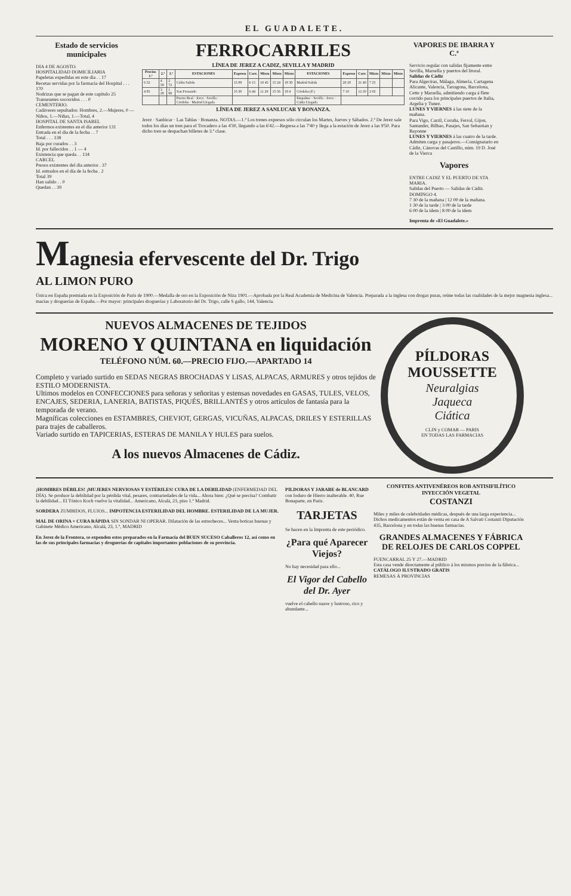EL GUADALETE.
Estado de servicios municipales
DIA 4 DE AGOSTO.
HOSPITALIDAD DOMICILIARIA
Papeletas expedidas en este día . . 17
Recetas servidas por la farmacia del Hospital . . . 170
Nodrizas que se pagan de este capítulo 25
Transeuntes socorridos . . . 0
CEMENTERIO.
Cadáveres sepultados: Hombres, 2.—Mujeres, 0 —Niños, 1.—Niñas, 1.—Total, 4
HOSPITAL DE SANTA ISABEL
Enfermos existentes en el día anterior 131
Entrada en el día de la fecha . . 7
Total . . . 138
Baja por curados . . 3
Id. por fallecidos . . 1 — 4
Existencia que queda . . 134
CARCEL
Presos existentes del día anterior . 37
Id. entrados en el día de la fecha . 2
Total 39
Han salido . . 0
Quedan . . 39
FERROCARRILES
LÍNEA DE JEREZ A CADIZ, SEVILLA Y MADRID
| Precios 1.ª | 2.ª | 3.ª | ESTACIONES | Expreso | Corr. | Mixto | Mixto | Mixto | ESTACIONES | Expreso | Corr. | Mixto | Mixto | Mixto |
| --- | --- | --- | --- | --- | --- | --- | --- | --- | --- | --- | --- | --- | --- | --- |
| 6 52 | 4 59 | 2 72 | Cádiz Salida | 15 09 | 6 15 | 10 45 | 15 24 | 18 30 | Madrid Salida | 20 20 | 21 40 | 7 25 | | |
| 4 85 | 3 28 | 1 98 | San Fernando | 15 30 | 6 44 | 11 29 | 15 56 | 19 4 | Córdoba (F.) | 7 10 | 12 20 | 2 02 | | |
| | | | Puerto Real · Jerez · Sevilla · Córdoba · Madrid Llegada | | | | | | Empalme · Sevilla · Jerez · Cádiz Llegada | | | | | |
LÍNEA DE JEREZ A SANLUCAR Y BONANZA.
Jerez · Sanlúcar · Las Tablas · Bonanza. NOTAS.—1.ª Los trenes expresos sólo circulan los Martes, Jueves y Sábados. 2.ª De Jerez sale todos los días un tren para el Trocadero a las 4'30, llegando a las 6'42.—Regresa a las 7'40 y llega a la estación de Jerez a las 9'50. Para dicho tren se despachan billetes de 3.ª clase.
VAPORES DE IBARRA Y C.ª
Servicio regular con salidas fijamente entre Sevilla, Marsella y puertos del litoral.
Salidas de Cádiz
Para Algeciras, Málaga, Almería, Cartagena Alicante, Valencia, Tarragona, Barcelona, Cette y Marsella, admitiendo carga á flete corrido para los principales puertos de Italia, Argelia y Tunez.
LUNES Y VIERNES á las siete de la mañana.
Para Vigo, Carril, Coruña, Ferrol, Gijon, Santander, Bilbao, Pasajes, San Sebastian y Bayonne
LUNES Y VIERNES á las cuatro de la tarde.
Admiten carga y pasajeros.—Consignatario en Cádiz, Cánovas del Castillo, núm. 19 D. José de la Vierca
Vapores
ENTRE CADIZ Y EL PUERTO DE STA MARIA.
Salidas del Puerto — Salidas de Cádiz.
DOMINGO 4.
7 30 de la mañana | 12 00 de la mañana.
1 30 de la tarde | 3 00 de la tarde
6 00 de la idem | 8 00 de la idem
Imprenta de «El Guadalete.»
Magnesia efervescente del Dr. Trigo
AL LIMON PURO
Única en España premiada en la Exposición de París de 1900.—Medalla de oro en la Exposición de Niza 1901.—Aprobada por la Real Academia de Medicina de Valencia. Preparada a la inglesa con drogas puras, reúne todas las cualidades de la mejor magnesia inglesa... macias y droguerías de España.—Por mayor: principales droguerías y Laboratorio del Dr. Trigo, calle S gallo, 144, Valencia.
NUEVOS ALMACENES DE TEJIDOS
MORENO Y QUINTANA en liquidación
TELÉFONO NÚM. 60.—PRECIO FIJO.—APARTADO 14
Completo y variado surtido en SEDAS NEGRAS BROCHADAS Y LISAS, ALPACAS, ARMURES y otros tejidos de ESTILO MODERNISTA.
Ultimos modelos en CONFECCIONES para señoras y señoritas y estensas novedades en GASAS, TULES, VELOS, ENCAJES, SEDERIA, LANERIA, BATISTAS, PIQUÉS, BRILLANTÉS y otros artículos de fantasía para la temporada de verano.
Magníficas colecciones en ESTAMBRES, CHEVIOT, GERGAS, VICUÑAS, ALPACAS, DRILES Y ESTERILLAS para trajes de caballeros.
Variado surtido en TAPICERIAS, ESTERAS DE MANILA Y HULES para suelos.
A los nuevos Almacenes de Cádiz.
PÍLDORAS MOUSSETTE
Neuralgias
Jaqueca
Ciática
CLIN y COMAR — PARIS
EN TODAS LAS FARMACIAS
¡HOMBRES DÉBILES! ¡MUJERES NERVIOSAS Y ESTÉRILES! CURA DE LA DEBILIDAD (ENFERMEDAD DEL DÍA). Se produce la debilidad por la pérdida vital, pesares, contrariedades de la vida... Ahora bien: ¿Qué se precisa? Combatir la debilidad... El Tónico Koch vuelve la vitalidad... Americano, Alcalá, 23, piso 1.º Madrid.
SORDERA ZUMBIDOS, FLUJOS... IMPOTENCIA ESTERILIDAD DEL HOMBRE. ESTERILIDAD DE LA MUJER.
MAL DE ORINA × CURA RÁPIDA SIN SONDAR NI OPERAR. Dilatación de las estrecheces... Venta boticas buenas y Gabinete Médico Americano, Alcalá, 23, 1.º, MADRID
En Jerez de la Frontera, se expenden estos preparados en la Farmacia del BUEN SUCESO Caballeros 12, así como en las de sus principales farmacias y droguerías de capitales importantes poblaciones de su provincia.
PILDORAS Y JARABE de BLANCARD con Ioduro de Hierro inalterable. 40, Rue Bonaparte, en Paris.
TARJETAS
Se hacen en la Imprenta de este periódico.
¿Para qué Aparecer Viejos?
No hay necesidad para ello...
El Vigor del Cabello del Dr. Ayer
vuelve el cabello suave y lustroso, rico y abundante...
CONFITES ANTIVENÉREOS ROB ANTISIFILÍTICO INYECCIÓN VEGETAL
COSTANZI
Miles y miles de celebridades médicas, después de una larga experiencia... Dichos medicamentos están de venta en casa de A Salvati Costanzi Diputación 435, Barcelona y en todas las buenas farmacias.
GRANDES ALMACENES Y FÁBRICA DE RELOJES DE CARLOS COPPEL
FUENCARRAL 25 Y 27.—MADRID
Esta casa vende directamente al público á los mismos precios de la fábrica...
CATÁLOGO ILUSTRADO GRATIS
REMESAS Á PROVINCIAS